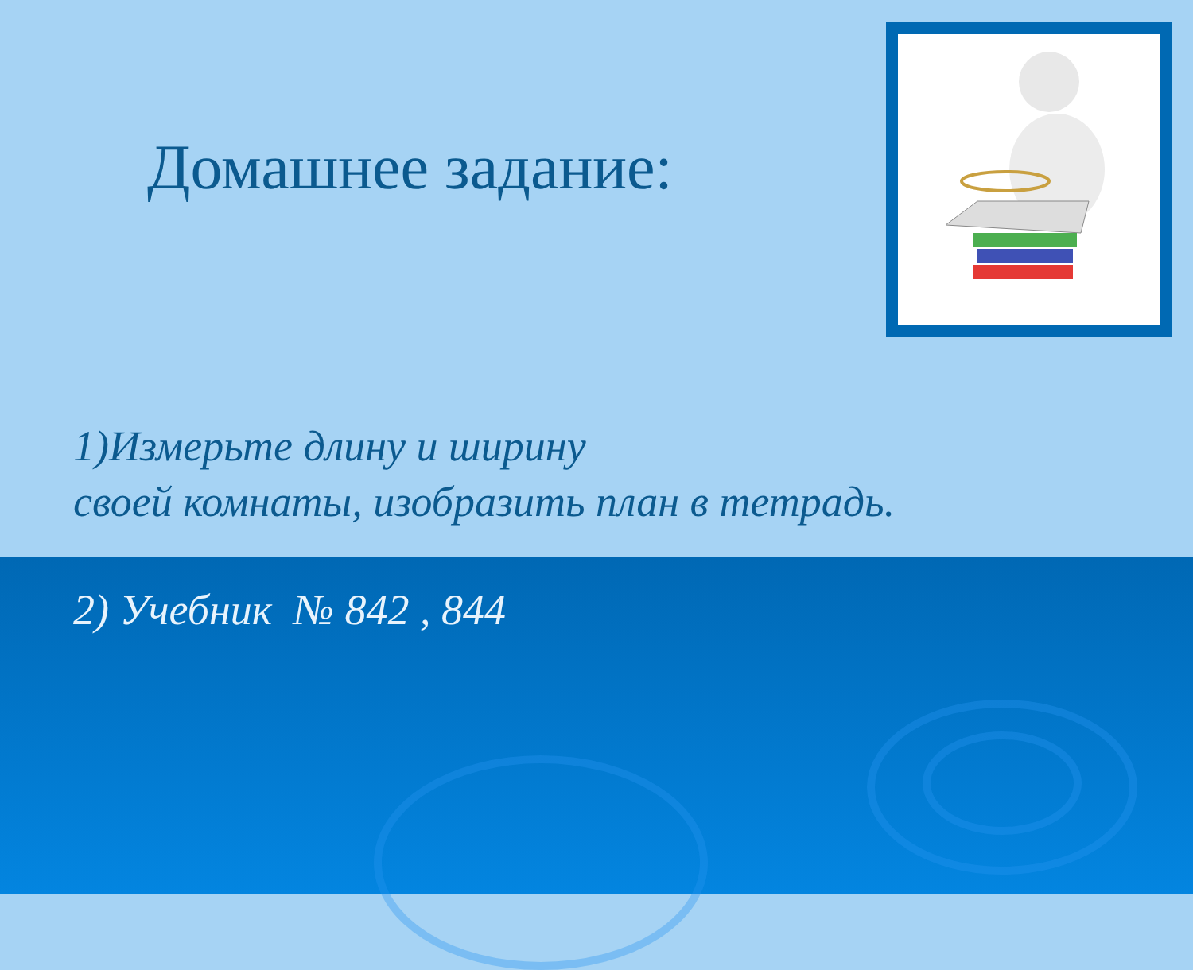Домашнее задание:
1)Измерьте длину и ширину
своей комнаты, изобразить план в тетрадь.
2) Учебник № 842 , 844